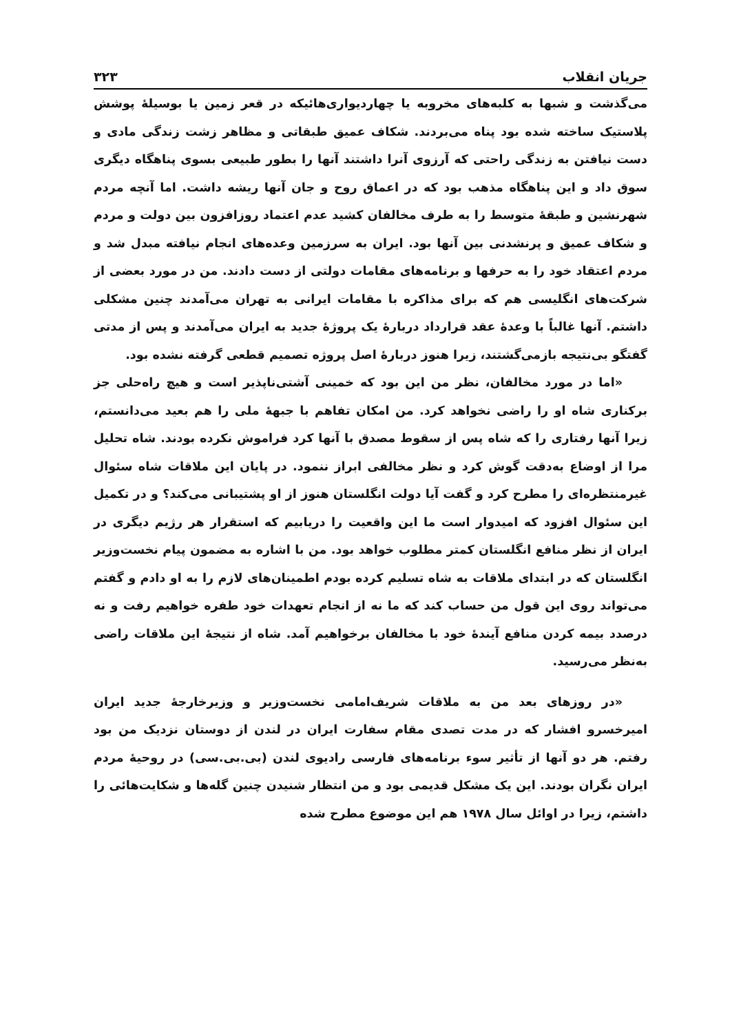جریان انقلاب ۳۲۳
می‌گذشت و شبها به کلبه‌های مخروبه یا چهاردیواری‌هائیکه در قعر زمین یا بوسیلهٔ پوشش پلاستیک ساخته شده بود پناه می‌بردند. شکاف عمیق طبقاتی و مظاهر زشت زندگی مادی و دست نیافتن به زندگی راحتی که آرزوی آنرا داشتند آنها را بطور طبیعی بسوی پناهگاه دیگری سوق داد و این پناهگاه مذهب بود که در اعماق روح و جان آنها ریشه داشت. اما آنچه مردم شهرنشین و طبقهٔ متوسط را به طرف مخالفان کشید عدم اعتماد روزافزون بین دولت و مردم و شکاف عمیق و پرنشدنی بین آنها بود. ایران به سرزمین وعده‌های انجام نیافته مبدل شد و مردم اعتقاد خود را به حرفها و برنامه‌های مقامات دولتی از دست دادند. من در مورد بعضی از شرکت‌های انگلیسی هم که برای مذاکره با مقامات ایرانی به تهران می‌آمدند چنین مشکلی داشتم. آنها غالباً با وعدهٔ عقد قرارداد دربارهٔ یک پروژهٔ جدید به ایران می‌آمدند و پس از مدتی گفتگو بی‌نتیجه بازمی‌گشتند، زیرا هنوز دربارهٔ اصل پروژه تصمیم قطعی گرفته نشده بود.
«اما در مورد مخالفان، نظر من این بود که خمینی آشتی‌ناپذیر است و هیچ راه‌حلی جز برکناری شاه او را راضی نخواهد کرد. من امکان تفاهم با جبههٔ ملی را هم بعید می‌دانستم، زیرا آنها رفتاری را که شاه پس از سقوط مصدق با آنها کرد فراموش نکرده بودند. شاه تحلیل مرا از اوضاع به‌دقت گوش کرد و نظر مخالفی ابراز ننمود. در پایان این ملاقات شاه سئوال غیرمنتظره‌ای را مطرح کرد و گفت آیا دولت انگلستان هنوز از او پشتیبانی می‌کند؟ و در تکمیل این سئوال افزود که امیدوار است ما این واقعیت را دریابیم که استقرار هر رژیم دیگری در ایران از نظر منافع انگلستان کمتر مطلوب خواهد بود. من با اشاره به مضمون پیام نخست‌وزیر انگلستان که در ابتدای ملاقات به شاه تسلیم کرده بودم اطمینان‌های لازم را به او دادم و گفتم می‌تواند روی این قول من حساب کند که ما نه از انجام تعهدات خود طفره خواهیم رفت و نه درصدد بیمه کردن منافع آیندهٔ خود با مخالفان برخواهیم آمد. شاه از نتیجهٔ این ملاقات راضی به‌نظر می‌رسید.
«در روزهای بعد من به ملاقات شریف‌امامی نخست‌وزیر و وزیرخارجهٔ جدید ایران امیرخسرو افشار که در مدت تصدی مقام سفارت ایران در لندن از دوستان نزدیک من بود رفتم. هر دو آنها از تأثیر سوء برنامه‌های فارسی رادیوی لندن (بی.بی.سی) در روحیهٔ مردم ایران نگران بودند. این یک مشکل قدیمی بود و من انتظار شنیدن چنین گله‌ها و شکایت‌هائی را داشتم، زیرا در اوائل سال ۱۹۷۸ هم این موضوع مطرح شده